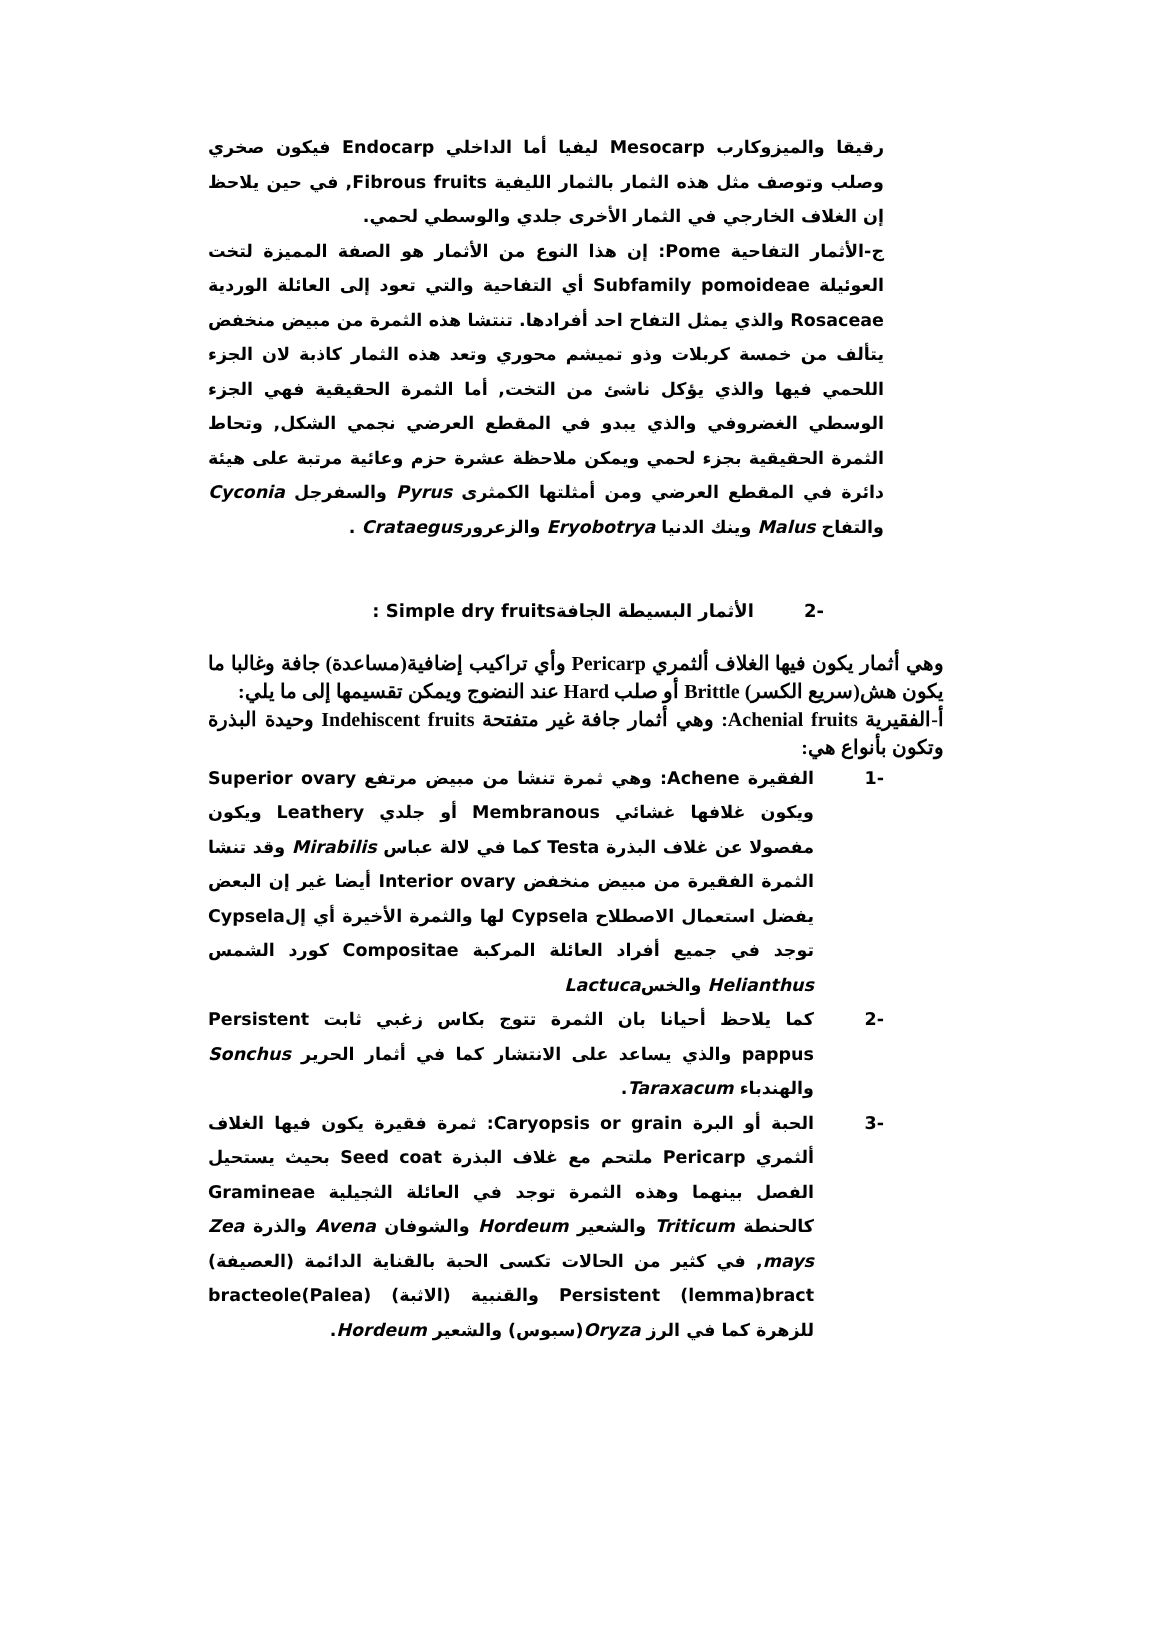رقيقا والميزوكارب Mesocarp ليفيا أما الداخلي Endocarp فيكون صخري وصلب وتوصف مثل هذه الثمار بالثمار الليفية Fibrous fruits, في حين يلاحظ إن الغلاف الخارجي في الثمار الأخرى جلدي والوسطي لحمي.
ج-الأثمار التفاحية Pome: إن هذا النوع من الأثمار هو الصفة المميزة لتخت العوئيلة Subfamily pomoideae أي التفاحية والتي تعود إلى العائلة الوردية Rosaceae والذي يمثل التفاح احد أفرادها. تنتشا هذه الثمرة من مبيض منخفض يتألف من خمسة كربلات وذو تميشم محوري وتعد هذه الثمار كاذبة لان الجزء اللحمي فيها والذي يؤكل ناشئ من التخت, أما الثمرة الحقيقية فهي الجزء الوسطي الغضروفي والذي يبدو في المقطع العرضي نجمي الشكل, وتحاط الثمرة الحقيقية بجزء لحمي ويمكن ملاحظة عشرة حزم وعائية مرتبة على هيئة دائرة في المقطع العرضي ومن أمثلتها الكمثرى Pyrus والسفرجل Cyconia والتفاح Malus وينك الدنيا Eryobotrya والزعرورCrataegus .
-2 الأثمار البسيطة الجافةSimple dry fruits :
وهي أثمار يكون فيها الغلاف ألثمري Pericarp وأي تراكيب إضافية(مساعدة) جافة وغالبا ما يكون هش(سريع الكسر) Brittle أو صلب Hard عند النضوج ويمكن تقسيمها إلى ما يلي:
أ-الفقيرية Achenial fruits: وهي أثمار جافة غير متفتحة Indehiscent fruits وحيدة البذرة وتكون بأنواع هي:
-1 الفقيرة Achene: وهي ثمرة تنشا من مبيض مرتفع Superior ovary ويكون غلافها غشائي Membranous أو جلدي Leathery ويكون مفصولا عن غلاف البذرة Testa كما في لالة عباس Mirabilis وقد تنشا الثمرة الفقيرة من مبيض منخفض Interior ovary أيضا غير إن البعض يفضل استعمال الاصطلاح Cypsela لها والثمرة الأخيرة أي إلCypsela توجد في جميع أفراد العائلة المركبة Compositae كورد الشمس Helianthus والخسLactuca
-2 كما يلاحظ أحيانا بان الثمرة تتوج بكاس زغبي ثابت Persistent pappus والذي يساعد على الانتشار كما في أثمار الحرير Sonchus والهندباء Taraxacum.
-3 الحبة أو البرة Caryopsis or grain: ثمرة فقيرة يكون فيها الغلاف ألثمري Pericarp ملتحم مع غلاف البذرة Seed coat بحيث يستحيل الفصل بينهما وهذه الثمرة توجد في العائلة الثجيلية Gramineae كالحنطة Triticum والشعير Hordeum والشوفان Avena والذرة Zea mays, في كثير من الحالات تكسى الحبة بالقناية الدائمة (العصيفة) Persistent (lemma)bract والقنبية (الاثبة) (Palea)bracteole للزهرة كما في الرز Oryza(سبوس) والشعير Hordeum.